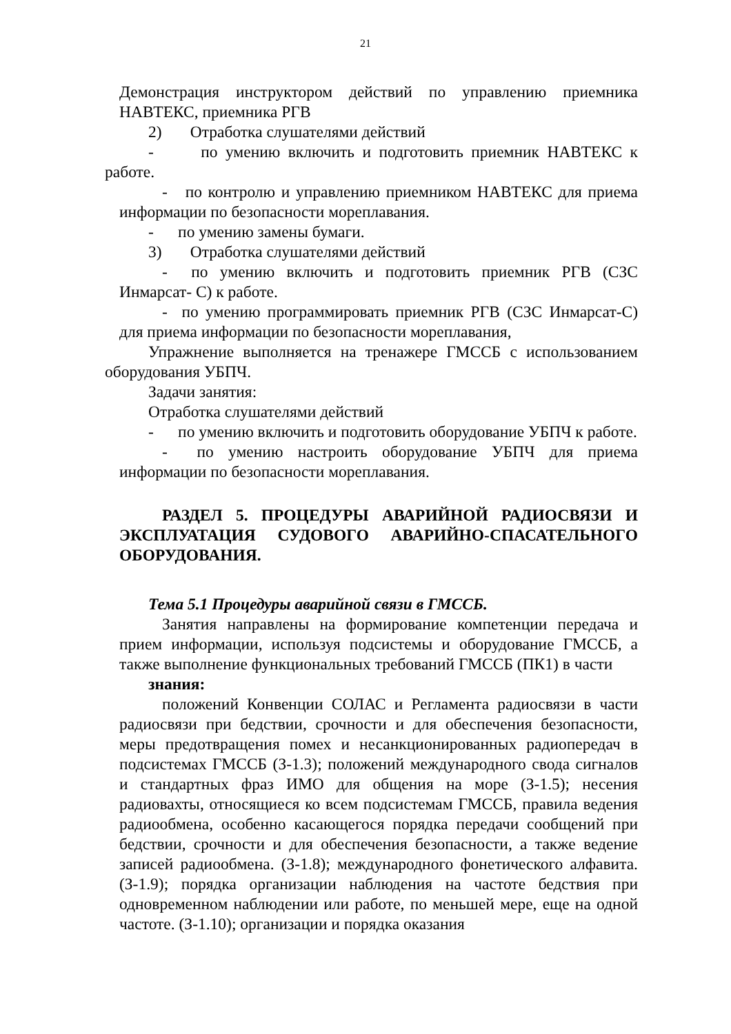21
Демонстрация инструктором действий по управлению приемника НАВТЕКС, приемника РГВ
2) Отработка слушателями действий
- по умению включить и подготовить приемник НАВТЕКС к работе.
- по контролю и управлению приемником НАВТЕКС для приема информации по безопасности мореплавания.
- по умению замены бумаги.
3) Отработка слушателями действий
- по умению включить и подготовить приемник РГВ (СЗС Инмарсат- С) к работе.
- по умению программировать приемник РГВ (СЗС Инмарсат-С) для приема информации по безопасности мореплавания,
Упражнение выполняется на тренажере ГМССБ с использованием оборудования УБПЧ.
Задачи занятия:
Отработка слушателями действий
- по умению включить и подготовить оборудование УБПЧ к работе.
- по умению настроить оборудование УБПЧ для приема информации по безопасности мореплавания.
РАЗДЕЛ 5. ПРОЦЕДУРЫ АВАРИЙНОЙ РАДИОСВЯЗИ И ЭКСПЛУАТАЦИЯ СУДОВОГО АВАРИЙНО-СПАСАТЕЛЬНОГО ОБОРУДОВАНИЯ.
Тема 5.1 Процедуры аварийной связи в ГМССБ.
Занятия направлены на формирование компетенции передача и прием информации, используя подсистемы и оборудование ГМССБ, а также выполнение функциональных требований ГМССБ (ПК1) в части
знания:
положений Конвенции СОЛАС и Регламента радиосвязи в части радиосвязи при бедствии, срочности и для обеспечения безопасности, меры предотвращения помех и несанкционированных радиопередач в подсистемах ГМССБ (З-1.3); положений международного свода сигналов и стандартных фраз ИМО для общения на море (З-1.5); несения радиовахты, относящиеся ко всем подсистемам ГМССБ, правила ведения радиообмена, особенно касающегося порядка передачи сообщений при бедствии, срочности и для обеспечения безопасности, а также ведение записей радиообмена. (З-1.8); международного фонетического алфавита. (З-1.9); порядка организации наблюдения на частоте бедствия при одновременном наблюдении или работе, по меньшей мере, еще на одной частоте. (З-1.10); организации и порядка оказания